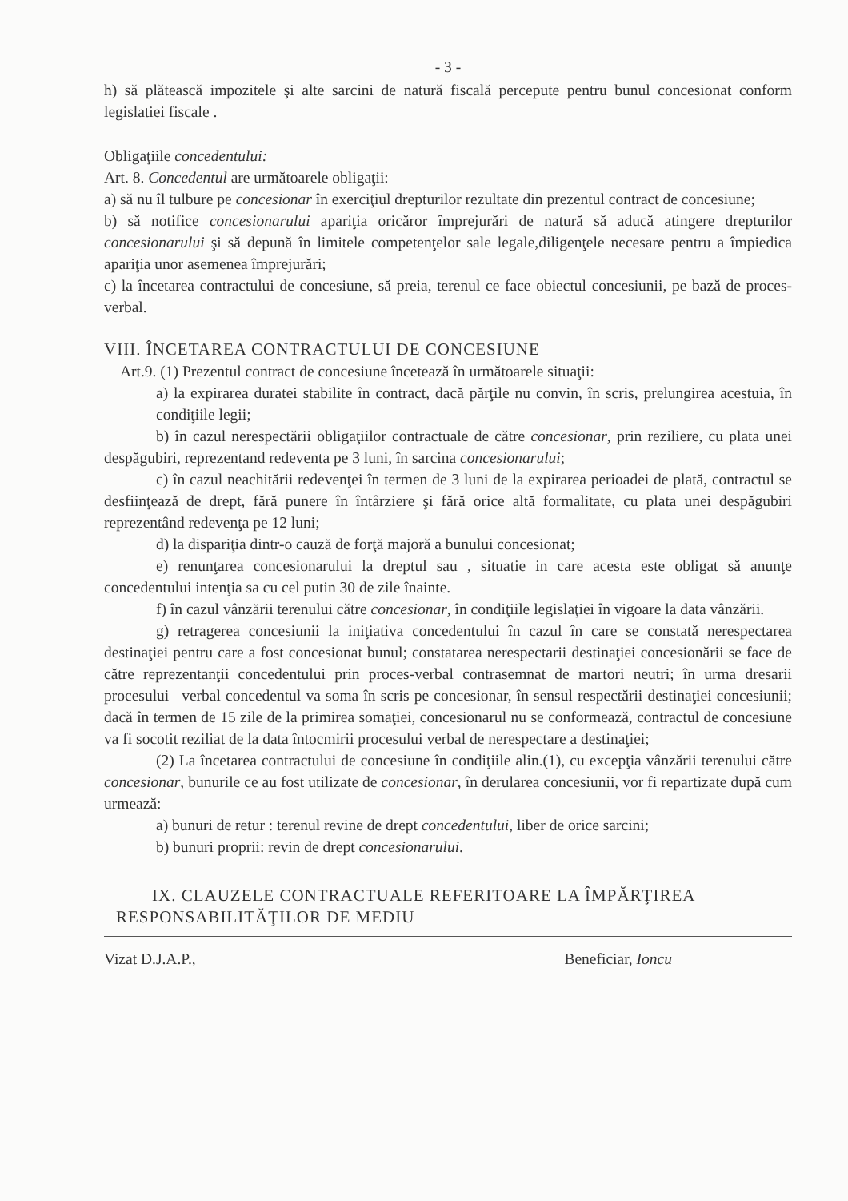- 3 -
h) să plătească impozitele şi alte sarcini de natură fiscală percepute pentru bunul concesionat conform legislatiei fiscale .
Obligaţiile concedentului:
Art. 8. Concedentul are următoarele obligaţii:
a) să nu îl tulbure pe concesionar în exerciţiul drepturilor rezultate din prezentul contract de concesiune;
b) să notifice concesionarului apariţia oricăror împrejurări de natură să aducă atingere drepturilor concesionarului şi să depună în limitele competenţelor sale legale,diligenţele necesare pentru a împiedica apariţia unor asemenea împrejurări;
c) la încetarea contractului de concesiune, să preia, terenul ce face obiectul concesiunii, pe bază de proces-verbal.
VIII. ÎNCETAREA CONTRACTULUI DE CONCESIUNE
Art.9. (1) Prezentul contract de concesiune încetează în următoarele situaţii:
a) la expirarea duratei stabilite în contract, dacă părţile nu convin, în scris, prelungirea acestuia, în condiţiile legii;
b) în cazul nerespectării obligaţiilor contractuale de către concesionar, prin reziliere, cu plata unei despăgubiri, reprezentand redeventa pe 3 luni, în sarcina concesionarului;
c) în cazul neachitării redevenţei în termen de 3 luni de la expirarea perioadei de plată, contractul se desfiinţează de drept, fără punere în întârziere şi fără orice altă formalitate, cu plata unei despăgubiri reprezentând redevenţa pe 12 luni;
d) la dispariţia dintr-o cauză de forţă majoră a bunului concesionat;
e) renunţarea concesionarului la dreptul sau , situatie in care acesta este obligat să anunţe concedentului intenţia sa cu cel putin 30 de zile înainte.
f) în cazul vânzării terenului către concesionar, în condiţiile legislaţiei în vigoare la data vânzării.
g) retragerea concesiunii la iniţiativa concedentului în cazul în care se constată nerespectarea destinaţiei pentru care a fost concesionat bunul; constatarea nerespectarii destinaţiei concesionării se face de către reprezentanţii concedentului prin proces-verbal contrasemnat de martori neutri; în urma dresarii procesului –verbal concedentul va soma în scris pe concesionar, în sensul respectării destinaţiei concesiunii; dacă în termen de 15 zile de la primirea somaţiei, concesionarul nu se conformează, contractul de concesiune va fi socotit reziliat de la data întocmirii procesului verbal de nerespectare a destinaţiei;
(2) La încetarea contractului de concesiune în condiţiile alin.(1), cu excepţia vânzării terenului către concesionar, bunurile ce au fost utilizate de concesionar, în derularea concesiunii, vor fi repartizate după cum urmează:
a) bunuri de retur : terenul revine de drept concedentului, liber de orice sarcini;
b) bunuri proprii: revin de drept concesionarului.
IX. CLAUZELE CONTRACTUALE REFERITOARE LA ÎMPĂRŢIREA
RESPONSABILITĂŢILOR DE MEDIU
Vizat D.J.A.P., Beneficiar, Ioncu